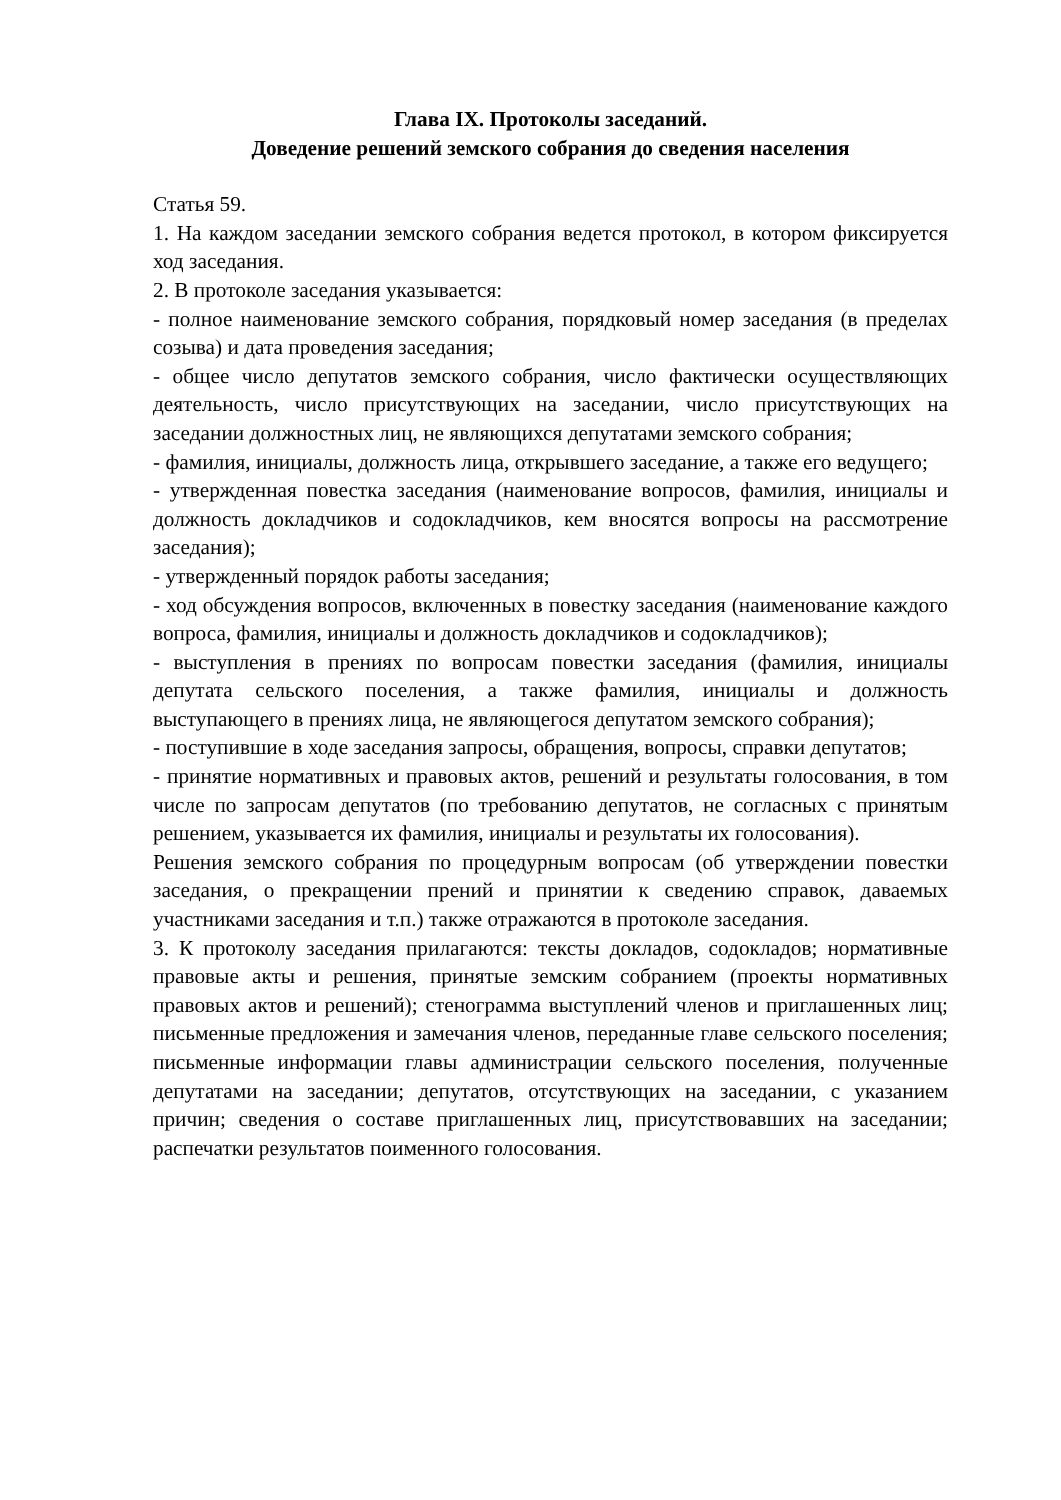Глава IX. Протоколы заседаний.
Доведение решений земского собрания до сведения населения
Статья 59.
1. На каждом заседании земского собрания ведется протокол, в котором фиксируется ход заседания.
2. В протоколе заседания указывается:
- полное наименование земского собрания, порядковый номер заседания (в пределах созыва) и дата проведения заседания;
- общее число депутатов земского собрания, число фактически осуществляющих деятельность, число присутствующих на заседании, число присутствующих на заседании должностных лиц, не являющихся депутатами земского собрания;
- фамилия, инициалы, должность лица, открывшего заседание, а также его ведущего;
- утвержденная повестка заседания (наименование вопросов, фамилия, инициалы и должность докладчиков и содокладчиков, кем вносятся вопросы на рассмотрение заседания);
- утвержденный порядок работы заседания;
- ход обсуждения вопросов, включенных в повестку заседания (наименование каждого вопроса, фамилия, инициалы и должность докладчиков и содокладчиков);
- выступления в прениях по вопросам повестки заседания (фамилия, инициалы депутата сельского поселения, а также фамилия, инициалы и должность выступающего в прениях лица, не являющегося депутатом земского собрания);
- поступившие в ходе заседания запросы, обращения, вопросы, справки депутатов;
- принятие нормативных и правовых актов, решений и результаты голосования, в том числе по запросам депутатов (по требованию депутатов, не согласных с принятым решением, указывается их фамилия, инициалы и результаты их голосования).
Решения земского собрания по процедурным вопросам (об утверждении повестки заседания, о прекращении прений и принятии к сведению справок, даваемых участниками заседания и т.п.) также отражаются в протоколе заседания.
3. К протоколу заседания прилагаются: тексты докладов, содокладов; нормативные правовые акты и решения, принятые земским собранием (проекты нормативных правовых актов и решений); стенограмма выступлений членов и приглашенных лиц; письменные предложения и замечания членов, переданные главе сельского поселения; письменные информации главы администрации сельского поселения, полученные депутатами на заседании; депутатов, отсутствующих на заседании, с указанием причин; сведения о составе приглашенных лиц, присутствовавших на заседании; распечатки результатов поименного голосования.